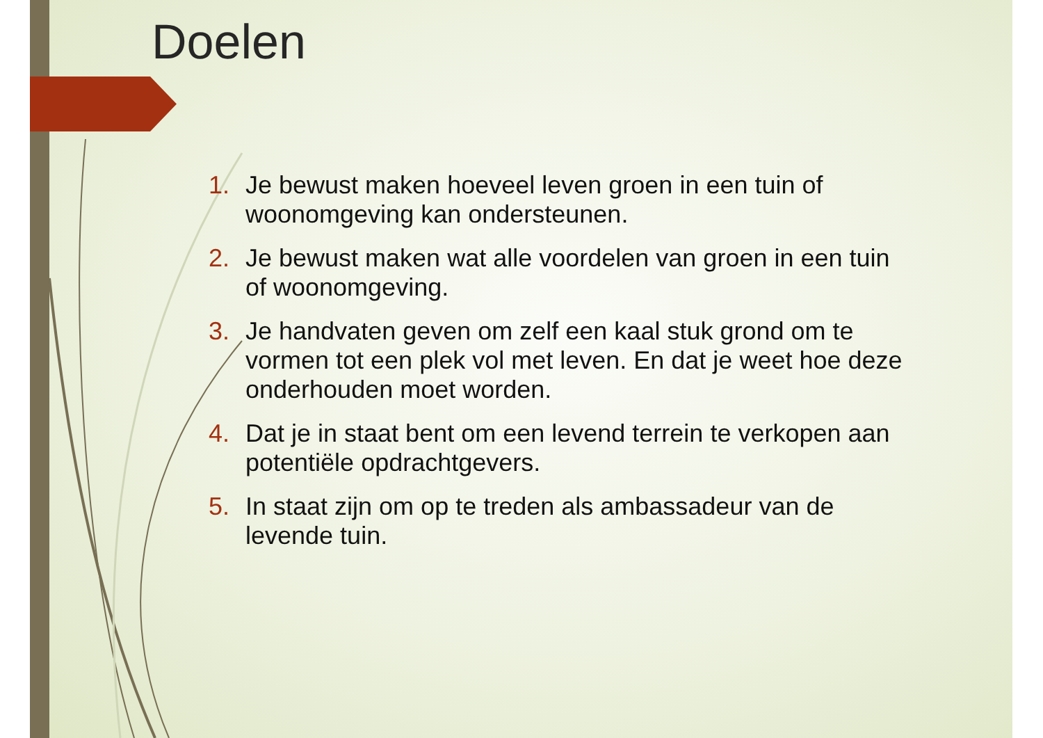Doelen
1. Je bewust maken hoeveel leven groen in een tuin of woonomgeving kan ondersteunen.
2. Je bewust maken wat alle voordelen van groen in een tuin of woonomgeving.
3. Je handvaten geven om zelf een kaal stuk grond om te vormen tot een plek vol met leven. En dat je weet hoe deze onderhouden moet worden.
4. Dat je in staat bent om een levend terrein te verkopen aan potentiële opdrachtgevers.
5. In staat zijn om op te treden als ambassadeur van de levende tuin.